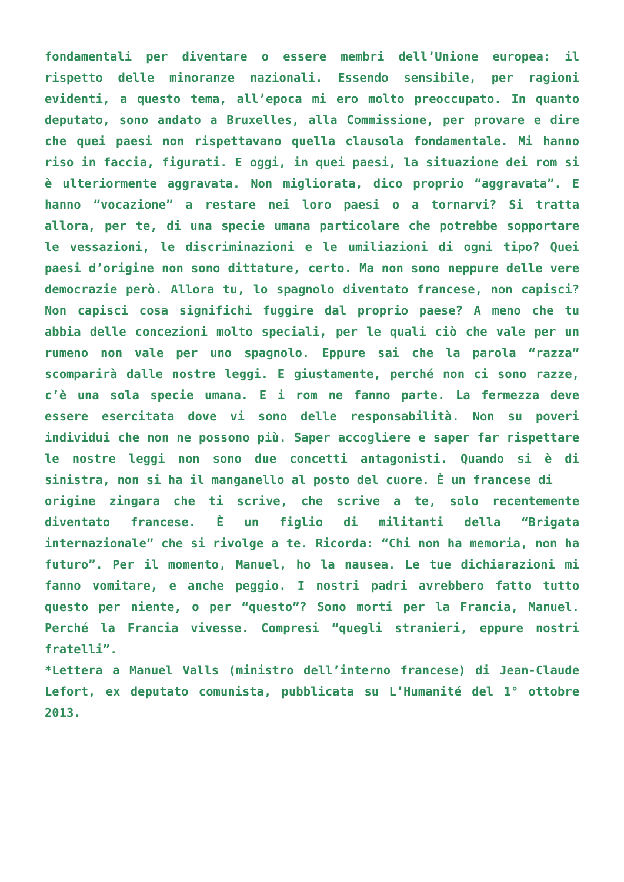fondamentali per diventare o essere membri dell’Unione europea: il rispetto delle minoranze nazionali. Essendo sensibile, per ragioni evidenti, a questo tema, all’epoca mi ero molto preoccupato. In quanto deputato, sono andato a Bruxelles, alla Commissione, per provare e dire che quei paesi non rispettavano quella clausola fondamentale. Mi hanno riso in faccia, figurati. E oggi, in quei paesi, la situazione dei rom si è ulteriormente aggravata. Non migliorata, dico proprio “aggravata”. E hanno “vocazione” a restare nei loro paesi o a tornarvi? Si tratta allora, per te, di una specie umana particolare che potrebbe sopportare le vessazioni, le discriminazioni e le umiliazioni di ogni tipo? Quei paesi d’origine non sono dittature, certo. Ma non sono neppure delle vere democrazie però. Allora tu, lo spagnolo diventato francese, non capisci? Non capisci cosa significhi fuggire dal proprio paese? A meno che tu abbia delle concezioni molto speciali, per le quali ciò che vale per un rumeno non vale per uno spagnolo. Eppure sai che la parola “razza” scomparirà dalle nostre leggi. E giustamente, perché non ci sono razze, c’è una sola specie umana. E i rom ne fanno parte. La fermezza deve essere esercitata dove vi sono delle responsabilità. Non su poveri individui che non ne possono più. Saper accogliere e saper far rispettare le nostre leggi non sono due concetti antagonisti. Quando si è di sinistra, non si ha il manganello al posto del cuore. È un francese di
origine zingara che ti scrive, che scrive a te, solo recentemente diventato francese. È un figlio di militanti della “Brigata internazionale” che si rivolge a te. Ricorda: “Chi non ha memoria, non ha futuro”. Per il momento, Manuel, ho la nausea. Le tue dichiarazioni mi fanno vomitare, e anche peggio. I nostri padri avrebbero fatto tutto questo per niente, o per “questo”? Sono morti per la Francia, Manuel. Perché la Francia vivesse. Compresi “quegli stranieri, eppure nostri fratelli”.
*Lettera a Manuel Valls (ministro dell’interno francese) di Jean-Claude Lefort, ex deputato comunista, pubblicata su L’Humanité del 1° ottobre 2013.